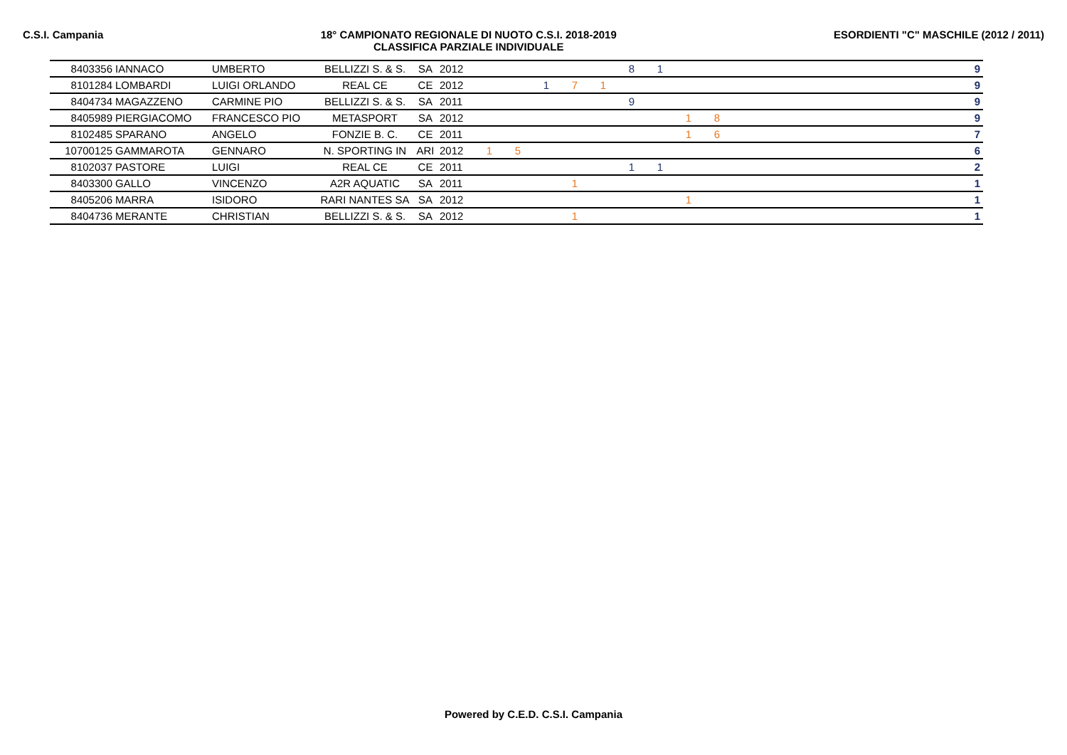C.S.I. Campania 18° CAMPIONATO REGIONALE DI NUOTO C.S.I. 2018-2019
CLASSIFICA PARZIALE INDIVIDUALE
ESORDIENTI "C" MASCHILE (2012 / 2011)
| 8403356 | IANNACO | UMBERTO | BELLIZZI S. & S. | SA | 2012 | | | | | | 8 | 1 | | | | 9 |
| 8101284 | LOMBARDI | LUIGI ORLANDO | REAL CE | CE | 2012 | | | 1 | 7 | 1 | | | | | | 9 |
| 8404734 | MAGAZZENO | CARMINE PIO | BELLIZZI S. & S. | SA | 2011 | | | | | | 9 | | | | | 9 |
| 8405989 | PIERGIACOMO | FRANCESCO PIO | METASPORT | SA | 2012 | | | | | | | | 1 | 8 | | 9 |
| 8102485 | SPARANO | ANGELO | FONZIE B. C. | CE | 2011 | | | | | | | | 1 | 6 | | 7 |
| 10700125 | GAMMAROTA | GENNARO | N. SPORTING IN | ARI | 2012 | 1 | 5 | | | | | | | | | 6 |
| 8102037 | PASTORE | LUIGI | REAL CE | CE | 2011 | | | | | | 1 | 1 | | | | 2 |
| 8403300 | GALLO | VINCENZO | A2R AQUATIC | SA | 2011 | | | | 1 | | | | | | | 1 |
| 8405206 | MARRA | ISIDORO | RARI NANTES SA | SA | 2012 | | | | | | | | 1 | | | 1 |
| 8404736 | MERANTE | CHRISTIAN | BELLIZZI S. & S. | SA | 2012 | | | | 1 | | | | | | | 1 |
Powered by C.E.D. C.S.I. Campania